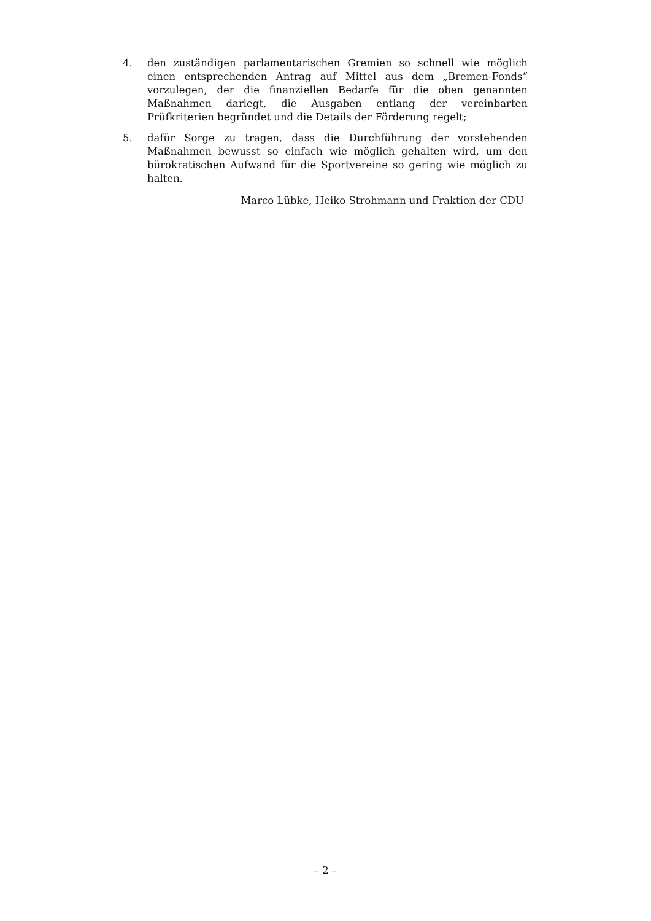4. den zuständigen parlamentarischen Gremien so schnell wie möglich einen entsprechenden Antrag auf Mittel aus dem „Bremen-Fonds“ vorzulegen, der die finanziellen Bedarfe für die oben genannten Maßnahmen darlegt, die Ausgaben entlang der vereinbarten Prüfkriterien begründet und die Details der Förderung regelt;
5. dafür Sorge zu tragen, dass die Durchführung der vorstehenden Maßnahmen bewusst so einfach wie möglich gehalten wird, um den bürokratischen Aufwand für die Sportvereine so gering wie möglich zu halten.
Marco Lübke, Heiko Strohmann und Fraktion der CDU
– 2 –